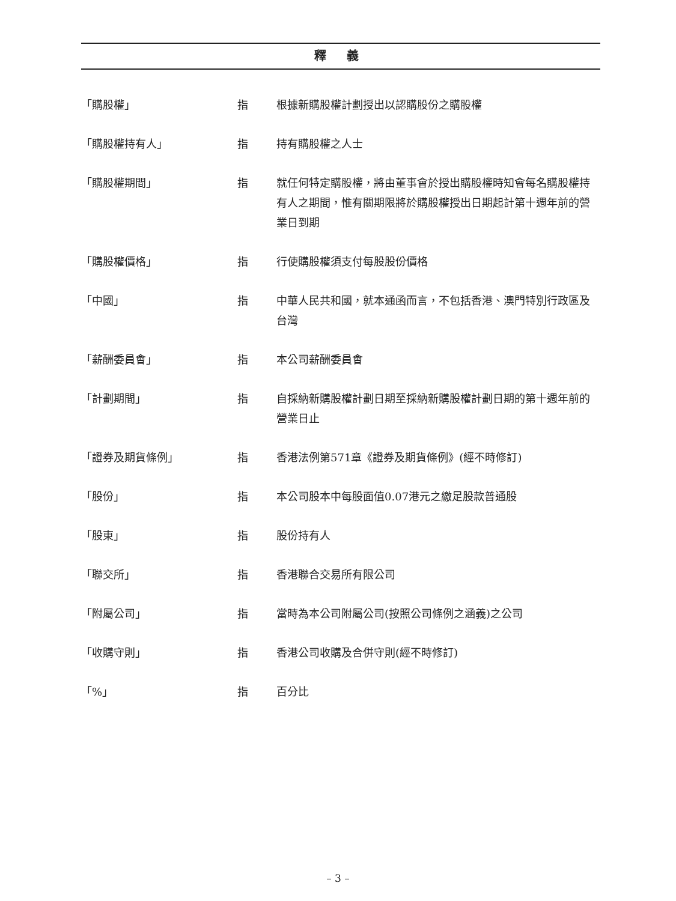釋 義
「購股權」 指 根據新購股權計劃授出以認購股份之購股權
「購股權持有人」 指 持有購股權之人士
「購股權期間」 指 就任何特定購股權，將由董事會於授出購股權時知會每名購股權持有人之期間，惟有關期限將於購股權授出日期起計第十週年前的營業日到期
「購股權價格」 指 行使購股權須支付每股股份價格
「中國」 指 中華人民共和國，就本通函而言，不包括香港、澳門特別行政區及台灣
「薪酬委員會」 指 本公司薪酬委員會
「計劃期間」 指 自採納新購股權計劃日期至採納新購股權計劃日期的第十週年前的營業日止
「證券及期貨條例」 指 香港法例第571章《證券及期貨條例》(經不時修訂)
「股份」 指 本公司股本中每股面值0.07港元之繳足股款普通股
「股東」 指 股份持有人
「聯交所」 指 香港聯合交易所有限公司
「附屬公司」 指 當時為本公司附屬公司(按照公司條例之涵義)之公司
「收購守則」 指 香港公司收購及合併守則(經不時修訂)
「%」 指 百分比
– 3 –